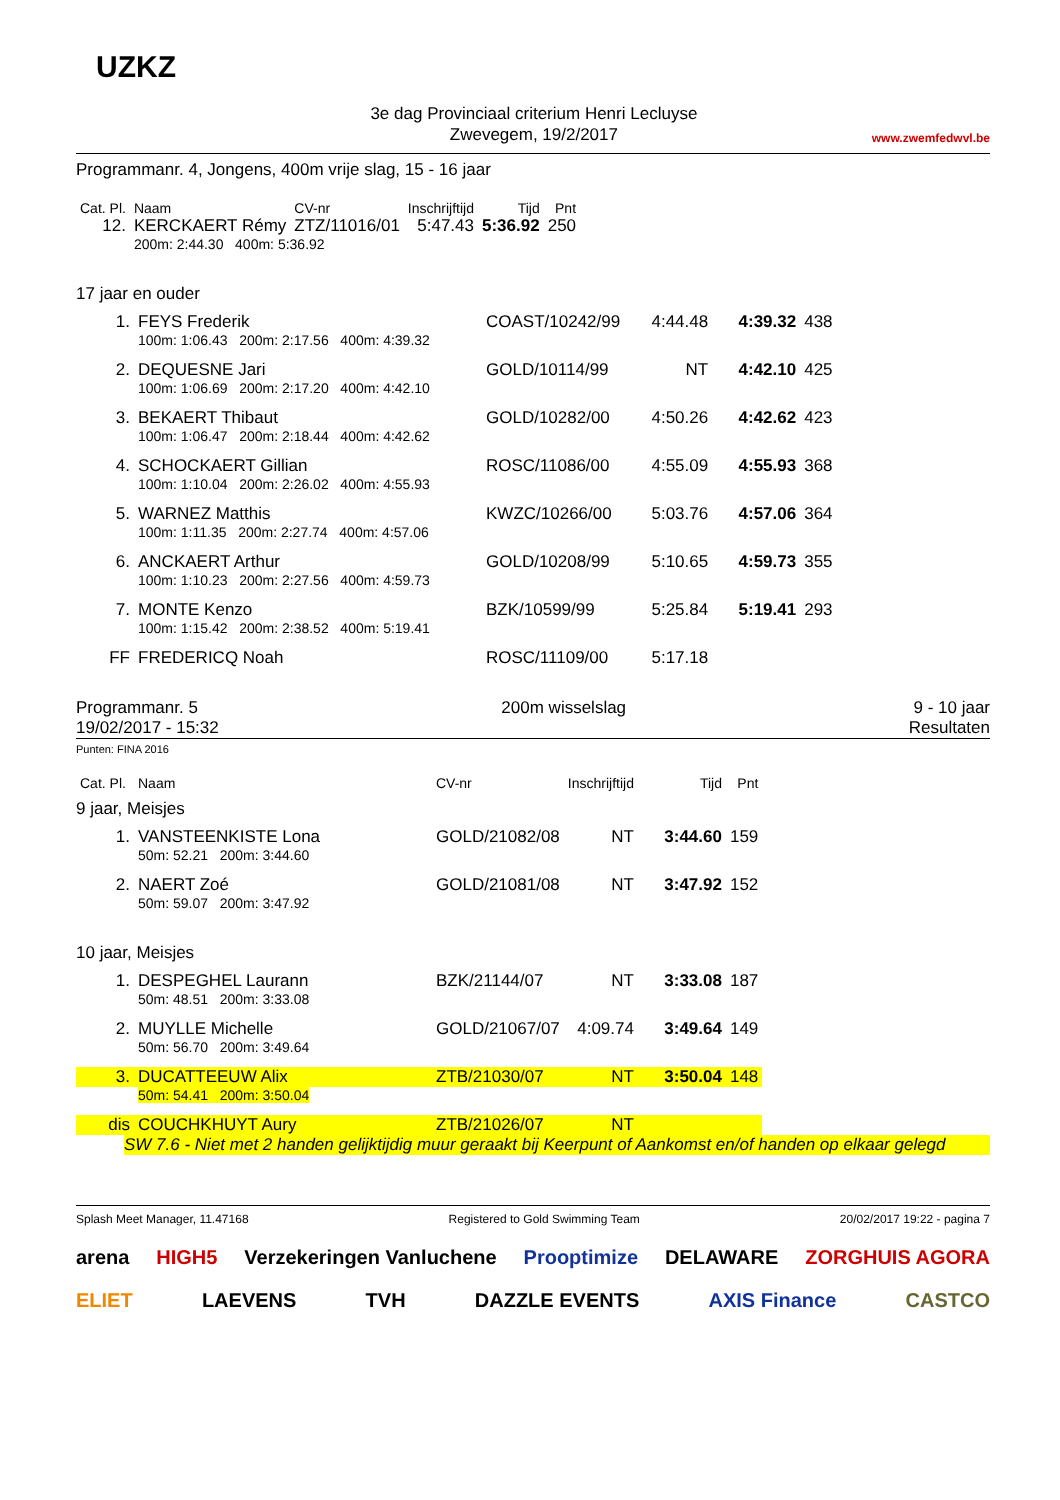UZKZ
3e dag Provinciaal criterium Henri Lecluyse
Zwevegem, 19/2/2017
www.zwemfedwvl.be
Programmanr. 4, Jongens, 400m vrije slag, 15 - 16 jaar
| Cat. Pl. | Naam | | CV-nr | Inschrijftijd | Tijd | Pnt |
| --- | --- | --- | --- | --- | --- | --- |
| 12. | KERCKAERT Rémy | | ZTZ/11016/01 | 5:47.43 | 5:36.92 | 250 |
| | 200m: 2:44.30 400m: 5:36.92 | | | | | |
17 jaar en ouder
| 1. | FEYS Frederik | COAST/10242/99 | 4:44.48 | 4:39.32 | 438 |
| | 100m: 1:06.43 200m: 2:17.56 400m: 4:39.32 | | | | |
| 2. | DEQUESNE Jari | GOLD/10114/99 | NT | 4:42.10 | 425 |
| | 100m: 1:06.69 200m: 2:17.20 400m: 4:42.10 | | | | |
| 3. | BEKAERT Thibaut | GOLD/10282/00 | 4:50.26 | 4:42.62 | 423 |
| | 100m: 1:06.47 200m: 2:18.44 400m: 4:42.62 | | | | |
| 4. | SCHOCKAERT Gillian | ROSC/11086/00 | 4:55.09 | 4:55.93 | 368 |
| | 100m: 1:10.04 200m: 2:26.02 400m: 4:55.93 | | | | |
| 5. | WARNEZ Matthis | KWZC/10266/00 | 5:03.76 | 4:57.06 | 364 |
| | 100m: 1:11.35 200m: 2:27.74 400m: 4:57.06 | | | | |
| 6. | ANCKAERT Arthur | GOLD/10208/99 | 5:10.65 | 4:59.73 | 355 |
| | 100m: 1:10.23 200m: 2:27.56 400m: 4:59.73 | | | | |
| 7. | MONTE Kenzo | BZK/10599/99 | 5:25.84 | 5:19.41 | 293 |
| | 100m: 1:15.42 200m: 2:38.52 400m: 5:19.41 | | | | |
| FF | FREDERICQ Noah | ROSC/11109/00 | 5:17.18 | | |
Programmanr. 5
19/02/2017 - 15:32
200m wisselslag 9 - 10 jaar
Resultaten
Punten: FINA 2016
| Cat. Pl. | Naam | CV-nr | Inschrijftijd | Tijd | Pnt |
| --- | --- | --- | --- | --- | --- |
| 9 jaar, Meisjes | | | | | |
| 1. | VANSTEENKISTE Lona | GOLD/21082/08 | NT | 3:44.60 | 159 |
| | 50m: 52.21 200m: 3:44.60 | | | | |
| 2. | NAERT Zoé | GOLD/21081/08 | NT | 3:47.92 | 152 |
| | 50m: 59.07 200m: 3:47.92 | | | | |
| 10 jaar, Meisjes | | | | | |
| 1. | DESPEGHEL Laurann | BZK/21144/07 | NT | 3:33.08 | 187 |
| | 50m: 48.51 200m: 3:33.08 | | | | |
| 2. | MUYLLE Michelle | GOLD/21067/07 | 4:09.74 | 3:49.64 | 149 |
| | 50m: 56.70 200m: 3:49.64 | | | | |
| 3. | DUCATTEEUW Alix | ZTB/21030/07 | NT | 3:50.04 | 148 |
| | 50m: 54.41 200m: 3:50.04 | | | | |
| dis | COUCHKHUYT Aury | ZTB/21026/07 | NT | | |
SW 7.6 - Niet met 2 handen gelijktijdig muur geraakt bij Keerpunt of Aankomst en/of handen op elkaar gelegd
Splash Meet Manager, 11.47168 Registered to Gold Swimming Team 20/02/2017 19:22 - pagina 7
arena HIGH5 Verzekeringen Vanluchene Prooptimize DELAWARE ZORGHUIS AGORA ELIET LAEVENS TVH DAZZLE EVENTS AXIS Finance CASTCO